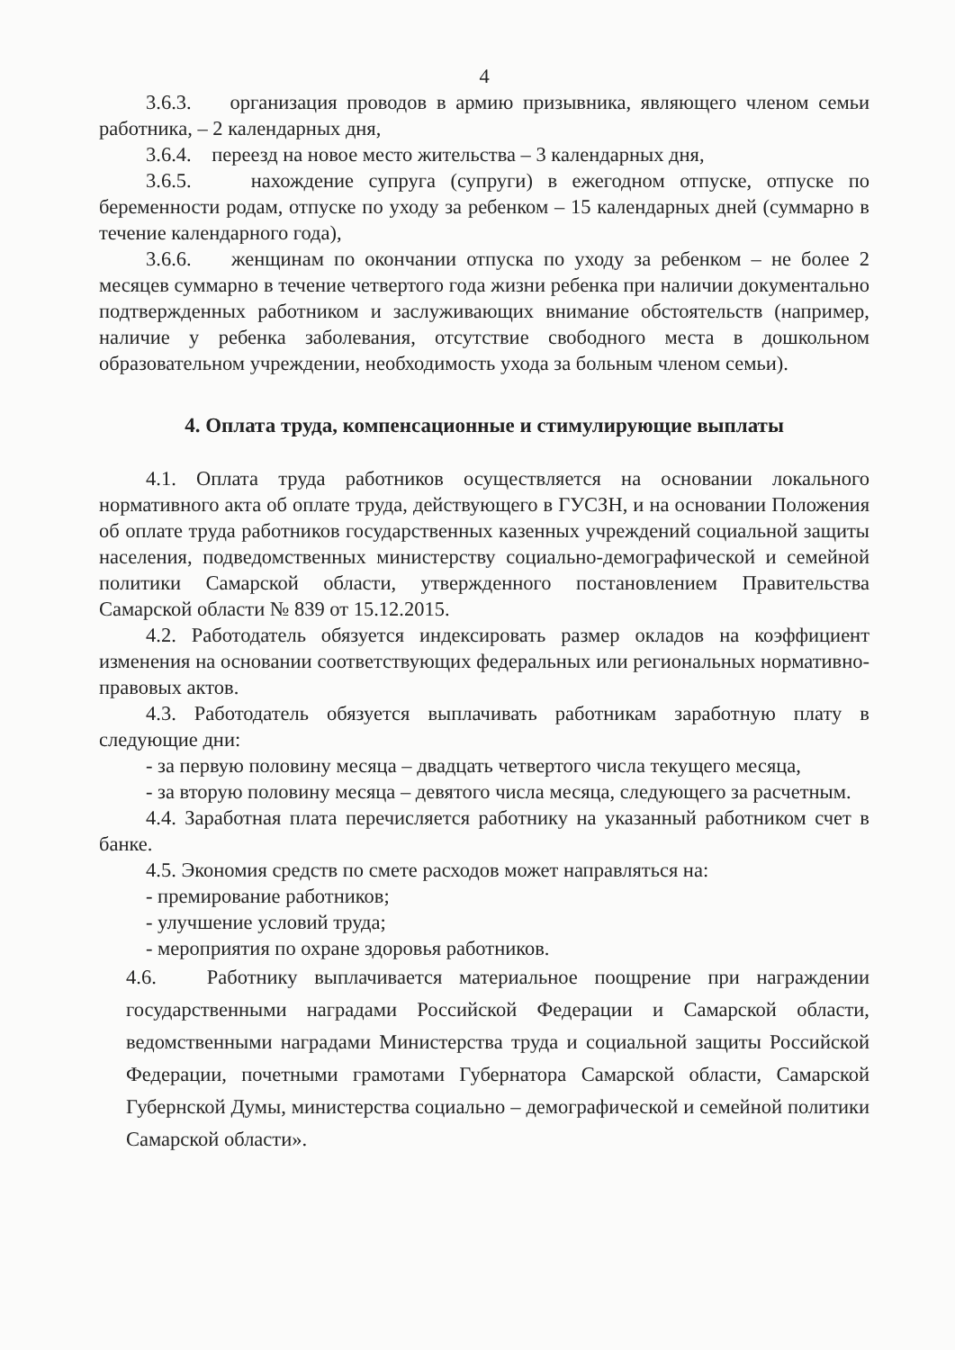4
3.6.3. организация проводов в армию призывника, являющего членом семьи работника, – 2 календарных дня,
3.6.4. переезд на новое место жительства – 3 календарных дня,
3.6.5. нахождение супруга (супруги) в ежегодном отпуске, отпуске по беременности родам, отпуске по уходу за ребенком – 15 календарных дней (суммарно в течение календарного года),
3.6.6. женщинам по окончании отпуска по уходу за ребенком – не более 2 месяцев суммарно в течение четвертого года жизни ребенка при наличии документально подтвержденных работником и заслуживающих внимание обстоятельств (например, наличие у ребенка заболевания, отсутствие свободного места в дошкольном образовательном учреждении, необходимость ухода за больным членом семьи).
4. Оплата труда, компенсационные и стимулирующие выплаты
4.1. Оплата труда работников осуществляется на основании локального нормативного акта об оплате труда, действующего в ГУСЗН, и на основании Положения об оплате труда работников государственных казенных учреждений социальной защиты населения, подведомственных министерству социально-демографической и семейной политики Самарской области, утвержденного постановлением Правительства Самарской области № 839 от 15.12.2015.
4.2. Работодатель обязуется индексировать размер окладов на коэффициент изменения на основании соответствующих федеральных или региональных нормативно-правовых актов.
4.3. Работодатель обязуется выплачивать работникам заработную плату в следующие дни:
- за первую половину месяца – двадцать четвертого числа текущего месяца,
- за вторую половину месяца – девятого числа месяца, следующего за расчетным.
4.4. Заработная плата перечисляется работнику на указанный работником счет в банке.
4.5. Экономия средств по смете расходов может направляться на:
- премирование работников;
- улучшение условий труда;
- мероприятия по охране здоровья работников.
4.6. Работнику выплачивается материальное поощрение при награждении государственными наградами Российской Федерации и Самарской области, ведомственными наградами Министерства труда и социальной защиты Российской Федерации, почетными грамотами Губернатора Самарской области, Самарской Губернской Думы, министерства социально – демографической и семейной политики Самарской области».